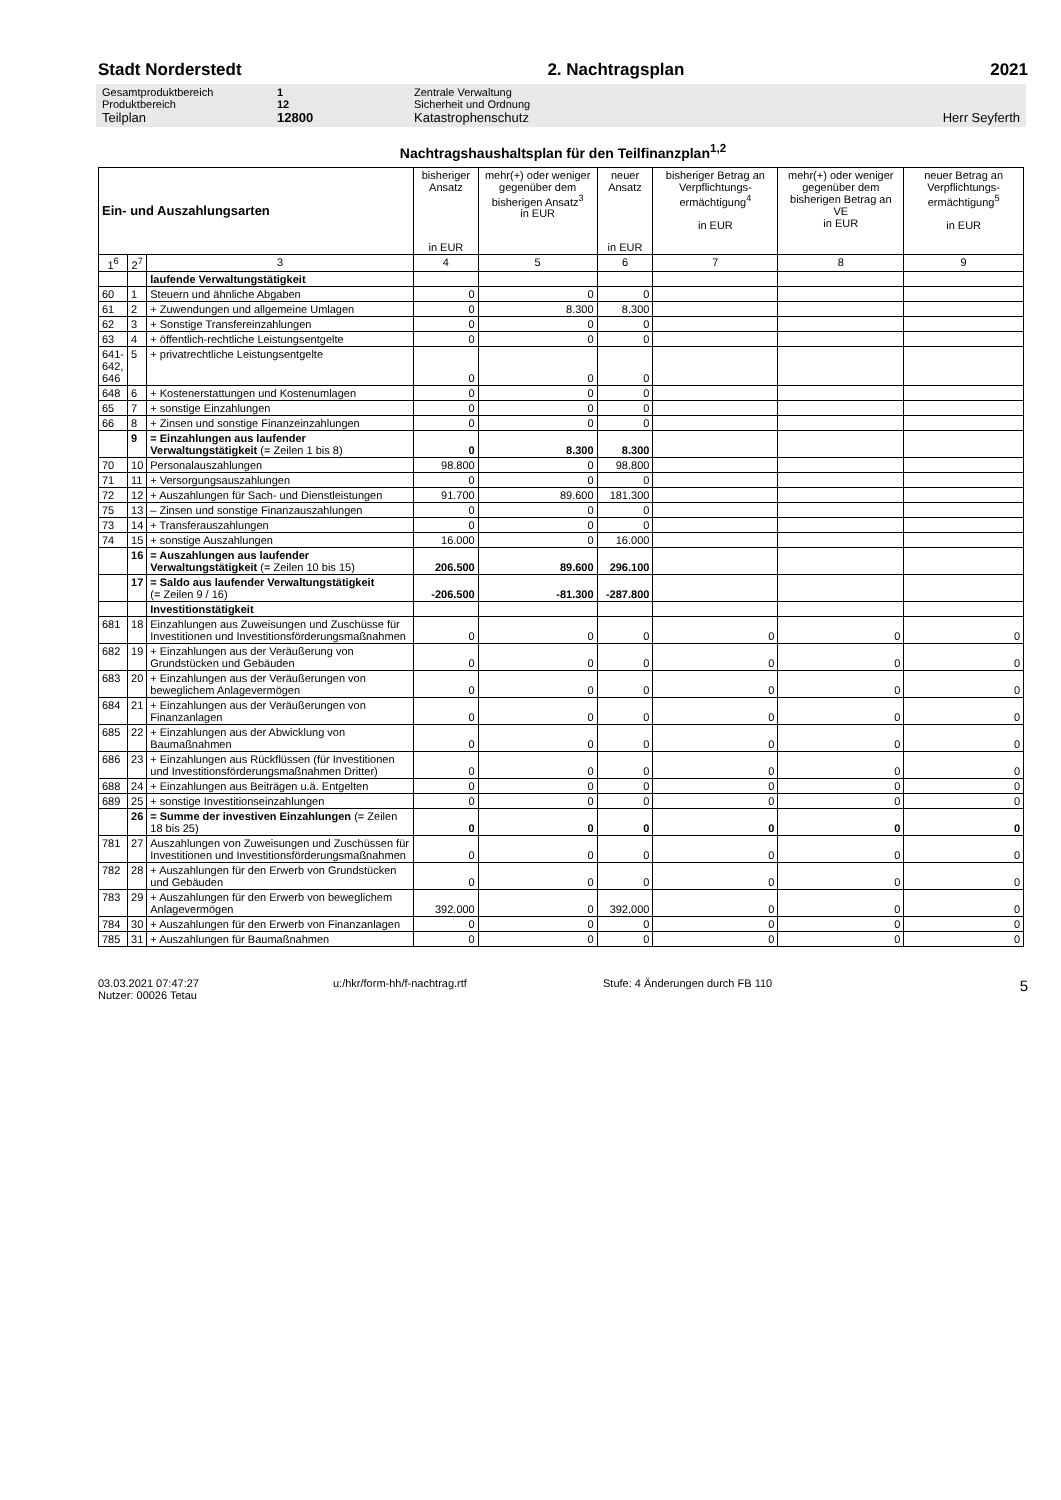Stadt Norderstedt 2. Nachtragsplan 2021
Gesamtproduktbereich 1 Zentrale Verwaltung
Produktbereich 12 Sicherheit und Ordnung
Teilplan 12800 Katastrophenschutz Herr Seyferth
Nachtragshaushaltsplan für den Teilfinanzplan<sup>1,2</sup>
| Ein- und Auszahlungsarten | | | bisheriger Ansatz in EUR | mehr(+) oder weniger gegenüber dem bisherigen Ansatz<sup>3</sup> in EUR | neuer Ansatz in EUR | bisheriger Betrag an Verpflichtungs-ermächtigung<sup>4</sup> in EUR | mehr(+) oder weniger gegenüber dem bisherigen Betrag an VE in EUR | neuer Betrag an Verpflichtungs-ermächtigung<sup>5</sup> in EUR |
| --- | --- | --- | --- | --- | --- | --- | --- | --- |
| 1<sup>6</sup> | 2<sup>7</sup> | 3 | 4 | 5 | 6 | 7 | 8 | 9 |
| | | laufende Verwaltungstätigkeit | | | | | | |
| 60 | 1 | Steuern und ähnliche Abgaben | 0 | 0 | 0 | | | |
| 61 | 2 | + Zuwendungen und allgemeine Umlagen | 0 | 8.300 | 8.300 | | | |
| 62 | 3 | + Sonstige Transfereinzahlungen | 0 | 0 | 0 | | | |
| 63 | 4 | + öffentlich-rechtliche Leistungsentgelte | 0 | 0 | 0 | | | |
| 641- 642, 646 | 5 | + privatrechtliche Leistungsentgelte | 0 | 0 | 0 | | | |
| 648 | 6 | + Kostenerstattungen und Kostenumlagen | 0 | 0 | 0 | | | |
| 65 | 7 | + sonstige Einzahlungen | 0 | 0 | 0 | | | |
| 66 | 8 | + Zinsen und sonstige Finanzeinzahlungen | 0 | 0 | 0 | | | |
| | 9 | = Einzahlungen aus laufender Verwaltungstätigkeit (= Zeilen 1 bis 8) | 0 | 8.300 | 8.300 | | | |
| 70 | 10 | Personalauszahlungen | 98.800 | 0 | 98.800 | | | |
| 71 | 11 | + Versorgungsauszahlungen | 0 | 0 | 0 | | | |
| 72 | 12 | + Auszahlungen für Sach- und Dienstleistungen | 91.700 | 89.600 | 181.300 | | | |
| 75 | 13 | – Zinsen und sonstige Finanzauszahlungen | 0 | 0 | 0 | | | |
| 73 | 14 | + Transferauszahlungen | 0 | 0 | 0 | | | |
| 74 | 15 | + sonstige Auszahlungen | 16.000 | 0 | 16.000 | | | |
| | 16 | = Auszahlungen aus laufender Verwaltungstätigkeit (= Zeilen 10 bis 15) | 206.500 | 89.600 | 296.100 | | | |
| | 17 | = Saldo aus laufender Verwaltungstätigkeit (= Zeilen 9 / 16) | -206.500 | -81.300 | -287.800 | | | |
| | | Investitionstätigkeit | | | | | | |
| 681 | 18 | Einzahlungen aus Zuweisungen und Zuschüsse für Investitionen und Investitionsförderungsmaßnahmen | 0 | 0 | 0 | 0 | 0 | 0 |
| 682 | 19 | + Einzahlungen aus der Veräußerung von Grundstücken und Gebäuden | 0 | 0 | 0 | 0 | 0 | 0 |
| 683 | 20 | + Einzahlungen aus der Veräußerungen von beweglichem Anlagevermögen | 0 | 0 | 0 | 0 | 0 | 0 |
| 684 | 21 | + Einzahlungen aus der Veräußerungen von Finanzanlagen | 0 | 0 | 0 | 0 | 0 | 0 |
| 685 | 22 | + Einzahlungen aus der Abwicklung von Baumaßnahmen | 0 | 0 | 0 | 0 | 0 | 0 |
| 686 | 23 | + Einzahlungen aus Rückflüssen (für Investitionen und Investitionsförderungsmaßnahmen Dritter) | 0 | 0 | 0 | 0 | 0 | 0 |
| 688 | 24 | + Einzahlungen aus Beiträgen u.ä. Entgelten | 0 | 0 | 0 | 0 | 0 | 0 |
| 689 | 25 | + sonstige Investitionseinzahlungen | 0 | 0 | 0 | 0 | 0 | 0 |
| | 26 | = Summe der investiven Einzahlungen (= Zeilen 18 bis 25) | 0 | 0 | 0 | 0 | 0 | 0 |
| 781 | 27 | Auszahlungen von Zuweisungen und Zuschüssen für Investitionen und Investitionsförderungsmaßnahmen | 0 | 0 | 0 | 0 | 0 | 0 |
| 782 | 28 | + Auszahlungen für den Erwerb von Grundstücken und Gebäuden | 0 | 0 | 0 | 0 | 0 | 0 |
| 783 | 29 | + Auszahlungen für den Erwerb von beweglichem Anlagevermögen | 392.000 | 0 | 392.000 | 0 | 0 | 0 |
| 784 | 30 | + Auszahlungen für den Erwerb von Finanzanlagen | 0 | 0 | 0 | 0 | 0 | 0 |
| 785 | 31 | + Auszahlungen für Baumaßnahmen | 0 | 0 | 0 | 0 | 0 | 0 |
03.03.2021 07:47:27
Nutzer: 00026 Tetau
u:/hkr/form-hh/f-nachtrag.rtf Stufe: 4 Änderungen durch FB 110
5